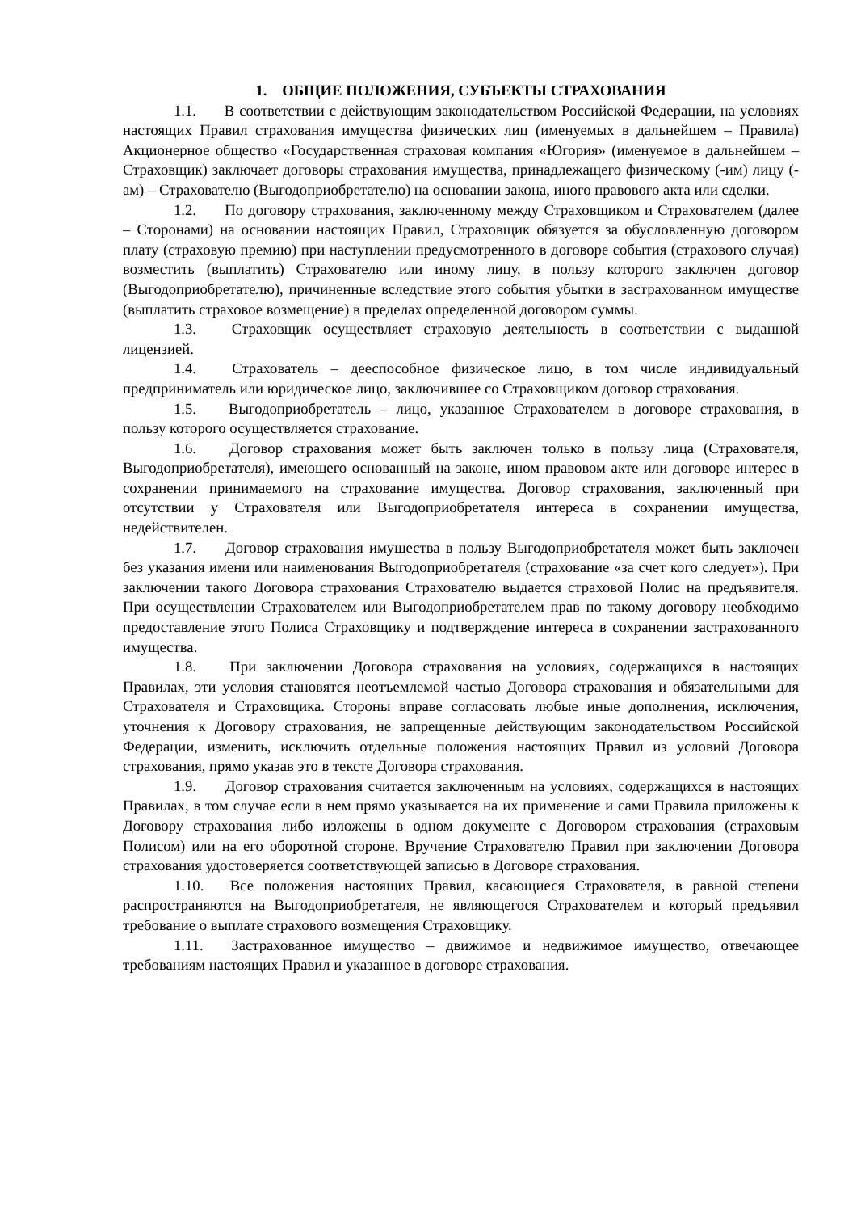1. ОБЩИЕ ПОЛОЖЕНИЯ, СУБЪЕКТЫ СТРАХОВАНИЯ
1.1. В соответствии с действующим законодательством Российской Федерации, на условиях настоящих Правил страхования имущества физических лиц (именуемых в дальнейшем – Правила) Акционерное общество «Государственная страховая компания «Югория» (именуемое в дальнейшем – Страховщик) заключает договоры страхования имущества, принадлежащего физическому (-им) лицу (-ам) – Страхователю (Выгодоприобретателю) на основании закона, иного правового акта или сделки.
1.2. По договору страхования, заключенному между Страховщиком и Страхователем (далее – Сторонами) на основании настоящих Правил, Страховщик обязуется за обусловленную договором плату (страховую премию) при наступлении предусмотренного в договоре события (страхового случая) возместить (выплатить) Страхователю или иному лицу, в пользу которого заключен договор (Выгодоприобретателю), причиненные вследствие этого события убытки в застрахованном имуществе (выплатить страховое возмещение) в пределах определенной договором суммы.
1.3. Страховщик осуществляет страховую деятельность в соответствии с выданной лицензией.
1.4. Страхователь – дееспособное физическое лицо, в том числе индивидуальный предприниматель или юридическое лицо, заключившее со Страховщиком договор страхования.
1.5. Выгодоприобретатель – лицо, указанное Страхователем в договоре страхования, в пользу которого осуществляется страхование.
1.6. Договор страхования может быть заключен только в пользу лица (Страхователя, Выгодоприобретателя), имеющего основанный на законе, ином правовом акте или договоре интерес в сохранении принимаемого на страхование имущества. Договор страхования, заключенный при отсутствии у Страхователя или Выгодоприобретателя интереса в сохранении имущества, недействителен.
1.7. Договор страхования имущества в пользу Выгодоприобретателя может быть заключен без указания имени или наименования Выгодоприобретателя (страхование «за счет кого следует»). При заключении такого Договора страхования Страхователю выдается страховой Полис на предъявителя. При осуществлении Страхователем или Выгодоприобретателем прав по такому договору необходимо предоставление этого Полиса Страховщику и подтверждение интереса в сохранении застрахованного имущества.
1.8. При заключении Договора страхования на условиях, содержащихся в настоящих Правилах, эти условия становятся неотъемлемой частью Договора страхования и обязательными для Страхователя и Страховщика. Стороны вправе согласовать любые иные дополнения, исключения, уточнения к Договору страхования, не запрещенные действующим законодательством Российской Федерации, изменить, исключить отдельные положения настоящих Правил из условий Договора страхования, прямо указав это в тексте Договора страхования.
1.9. Договор страхования считается заключенным на условиях, содержащихся в настоящих Правилах, в том случае если в нем прямо указывается на их применение и сами Правила приложены к Договору страхования либо изложены в одном документе с Договором страхования (страховым Полисом) или на его оборотной стороне. Вручение Страхователю Правил при заключении Договора страхования удостоверяется соответствующей записью в Договоре страхования.
1.10. Все положения настоящих Правил, касающиеся Страхователя, в равной степени распространяются на Выгодоприобретателя, не являющегося Страхователем и который предъявил требование о выплате страхового возмещения Страховщику.
1.11. Застрахованное имущество – движимое и недвижимое имущество, отвечающее требованиям настоящих Правил и указанное в договоре страхования.